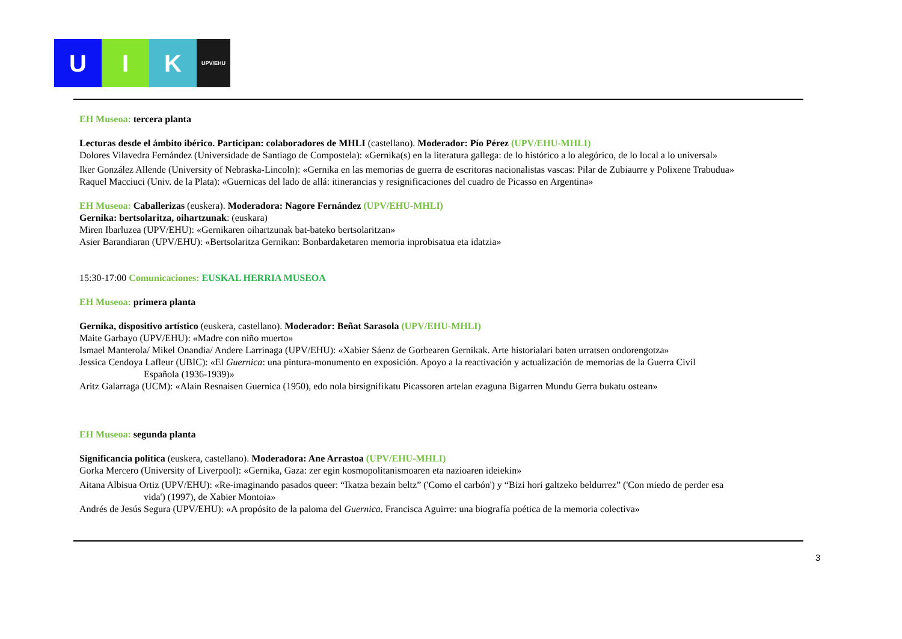U I K
UPV/EHU
EH Museoa: tercera planta
Lecturas desde el ámbito ibérico. Participan: colaboradores de MHLI (castellano). Moderador: Pío Pérez (UPV/EHU-MHLI)
Dolores Vilavedra Fernández (Universidade de Santiago de Compostela): «Gernika(s) en la literatura gallega: de lo histórico a lo alegórico, de lo local a lo universal»
Iker González Allende (University of Nebraska-Lincoln): «Gernika en las memorias de guerra de escritoras nacionalistas vascas: Pilar de Zubiaurre y Polixene Trabudua»
Raquel Macciuci (Univ. de la Plata): «Guernicas del lado de allá: itinerancias y resignificaciones del cuadro de Picasso en Argentina»
EH Museoa: Caballerizas (euskera). Moderadora: Nagore Fernández (UPV/EHU-MHLI)
Gernika: bertsolaritza, oihartzunak: (euskara)
Miren Ibarluzea (UPV/EHU): «Gernikaren oihartzunak bat-bateko bertsolaritzan»
Asier Barandiaran (UPV/EHU): «Bertsolaritza Gernikan: Bonbardaketaren memoria inprobisatua eta idatzia»
15:30-17:00 Comunicaciones: EUSKAL HERRIA MUSEOA
EH Museoa: primera planta
Gernika, dispositivo artístico (euskera, castellano). Moderador: Beñat Sarasola (UPV/EHU-MHLI)
Maite Garbayo (UPV/EHU): «Madre con niño muerto»
Ismael Manterola/ Mikel Onandia/ Andere Larrinaga (UPV/EHU): «Xabier Sáenz de Gorbearen Gernikak. Arte historialari baten urratsen ondorengotza»
Jessica Cendoya Lafleur (UBIC): «El Guernica: una pintura-monumento en exposición. Apoyo a la reactivación y actualización de memorias de la Guerra Civil
Española (1936-1939)»
Aritz Galarraga (UCM): «Alain Resnaisen Guernica (1950), edo nola birsignifikatu Picassoren artelan ezaguna Bigarren Mundu Gerra bukatu ostean»
EH Museoa: segunda planta
Significancia política (euskera, castellano). Moderadora: Ane Arrastoa (UPV/EHU-MHLI)
Gorka Mercero (University of Liverpool): «Gernika, Gaza: zer egin kosmopolitanismoaren eta nazioaren ideiekin»
Aitana Albisua Ortiz (UPV/EHU): «Re-imaginando pasados queer: “Ikatza bezain beltz” ('Como el carbón') y “Bizi hori galtzeko beldurrez” ('Con miedo de perder esa
vida') (1997), de Xabier Montoia»
Andrés de Jesús Segura (UPV/EHU): «A propósito de la paloma del Guernica. Francisca Aguirre: una biografía poética de la memoria colectiva»
3